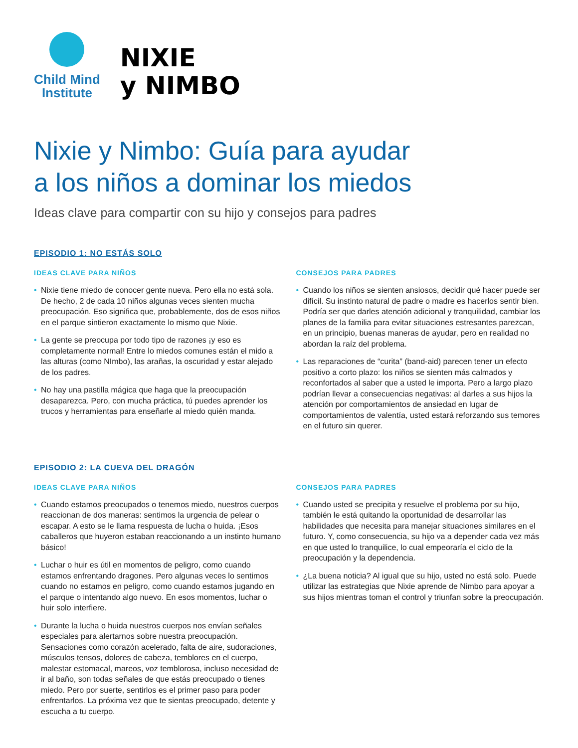Child Mind
Institute
NIXIE
y NIMBO
Nixie y Nimbo: Guía para ayudar
a los niños a dominar los miedos
Ideas clave para compartir con su hijo y consejos para padres
EPISODIO 1: NO ESTÁS SOLO
IDEAS CLAVE PARA NIÑOS
• Nixie tiene miedo de conocer gente nueva. Pero ella no está sola. De hecho, 2 de cada 10 niños algunas veces sienten mucha preocupación. Eso significa que, probablemente, dos de esos niños en el parque sintieron exactamente lo mismo que Nixie.
• La gente se preocupa por todo tipo de razones ¡y eso es completamente normal! Entre lo miedos comunes están el mido a las alturas (como NImbo), las arañas, la oscuridad y estar alejado de los padres.
• No hay una pastilla mágica que haga que la preocupación desaparezca. Pero, con mucha práctica, tú puedes aprender los trucos y herramientas para enseñarle al miedo quién manda.
CONSEJOS PARA PADRES
• Cuando los niños se sienten ansiosos, decidir qué hacer puede ser difícil. Su instinto natural de padre o madre es hacerlos sentir bien. Podría ser que darles atención adicional y tranquilidad, cambiar los planes de la familia para evitar situaciones estresantes parezcan, en un principio, buenas maneras de ayudar, pero en realidad no abordan la raíz del problema.
• Las reparaciones de “curita” (band-aid) parecen tener un efecto positivo a corto plazo: los niños se sienten más calmados y reconfortados al saber que a usted le importa. Pero a largo plazo podrían llevar a consecuencias negativas: al darles a sus hijos la atención por comportamientos de ansiedad en lugar de comportamientos de valentía, usted estará reforzando sus temores en el futuro sin querer.
EPISODIO 2: LA CUEVA DEL DRAGÓN
IDEAS CLAVE PARA NIÑOS
• Cuando estamos preocupados o tenemos miedo, nuestros cuerpos reaccionan de dos maneras: sentimos la urgencia de pelear o escapar. A esto se le llama respuesta de lucha o huida. ¡Esos caballeros que huyeron estaban reaccionando a un instinto humano básico!
• Luchar o huir es útil en momentos de peligro, como cuando estamos enfrentando dragones. Pero algunas veces lo sentimos cuando no estamos en peligro, como cuando estamos jugando en el parque o intentando algo nuevo. En esos momentos, luchar o huir solo interfiere.
• Durante la lucha o huida nuestros cuerpos nos envían señales especiales para alertarnos sobre nuestra preocupación. Sensaciones como corazón acelerado, falta de aire, sudoraciones, músculos tensos, dolores de cabeza, temblores en el cuerpo, malestar estomacal, mareos, voz temblorosa, incluso necesidad de ir al baño, son todas señales de que estás preocupado o tienes miedo. Pero por suerte, sentirlos es el primer paso para poder enfrentarlos. La próxima vez que te sientas preocupado, detente y escucha a tu cuerpo.
CONSEJOS PARA PADRES
• Cuando usted se precipita y resuelve el problema por su hijo, también le está quitando la oportunidad de desarrollar las habilidades que necesita para manejar situaciones similares en el futuro. Y, como consecuencia, su hijo va a depender cada vez más en que usted lo tranquilice, lo cual empeoraría el ciclo de la preocupación y la dependencia.
• ¿La buena noticia? Al igual que su hijo, usted no está solo. Puede utilizar las estrategias que Nixie aprende de Nimbo para apoyar a sus hijos mientras toman el control y triunfan sobre la preocupación.